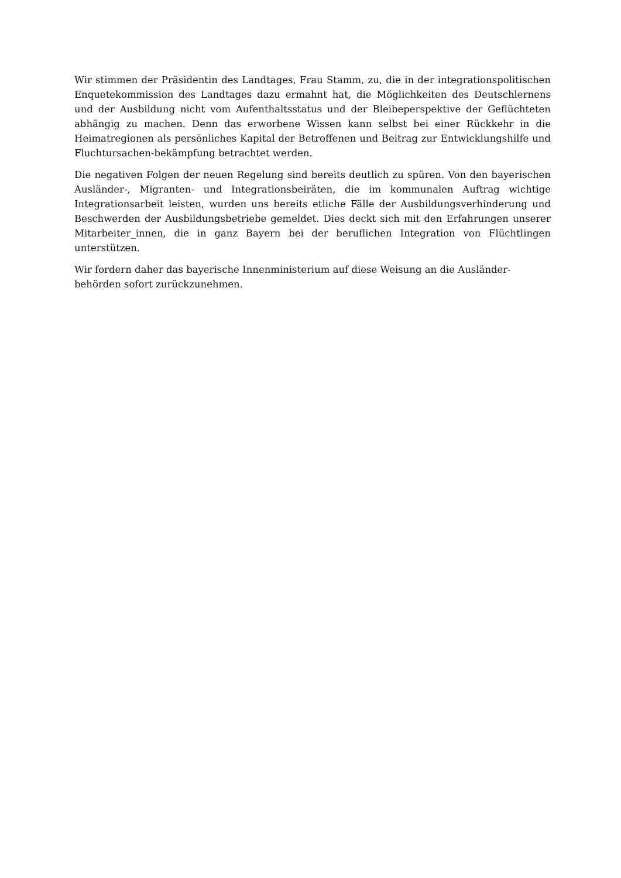Wir stimmen der Präsidentin des Landtages, Frau Stamm, zu, die in der integrationspolitischen Enquetekommission des Landtages dazu ermahnt hat, die Möglichkeiten des Deutschlernens und der Ausbildung nicht vom Aufenthaltsstatus und der Bleibeperspektive der Geflüchteten abhängig zu machen. Denn das erworbene Wissen kann selbst bei einer Rückkehr in die Heimatregionen als persönliches Kapital der Betroffenen und Beitrag zur Entwicklungshilfe und Fluchtursachen-bekämpfung betrachtet werden.
Die negativen Folgen der neuen Regelung sind bereits deutlich zu spüren. Von den bayerischen Ausländer-, Migranten- und Integrationsbeiräten, die im kommunalen Auftrag wichtige Integrationsarbeit leisten, wurden uns bereits etliche Fälle der Ausbildungsverhinderung und Beschwerden der Ausbildungsbetriebe gemeldet. Dies deckt sich mit den Erfahrungen unserer Mitarbeiter_innen, die in ganz Bayern bei der beruflichen Integration von Flüchtlingen unterstützen.
Wir fordern daher das bayerische Innenministerium auf diese Weisung an die Ausländer-
behörden sofort zurückzunehmen.